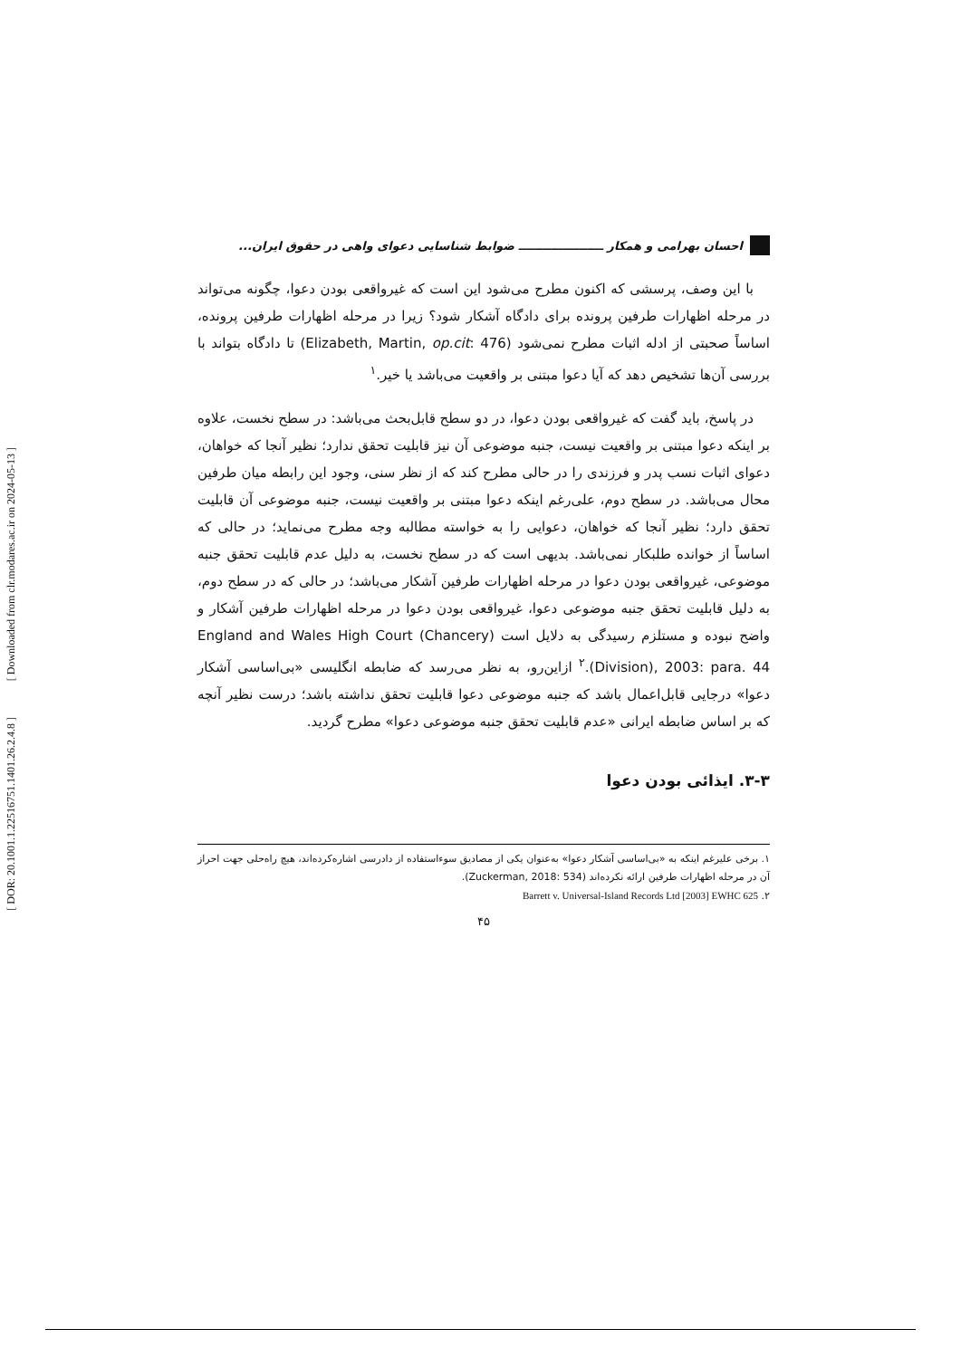[ Downloaded from clr.modares.ac.ir on 2024-05-13 ]
[ DOR: 20.1001.1.22516751.1401.26.2.4.8 ]
احسان بهرامی و همکار ـــــــــــــــــــــ ضوابط شناسایی دعوای واهی در حقوق ایران...
با این وصف، پرسشی که اکنون مطرح می‌شود این است که غیرواقعی بودن دعوا، چگونه می‌تواند در مرحله اظهارات طرفین پرونده برای دادگاه آشکار شود؟ زیرا در مرحله اظهارات طرفین پرونده، اساساً صحبتی از ادله اثبات مطرح نمی‌شود (Elizabeth, Martin, op.cit: 476) تا دادگاه بتواند با بررسی آن‌ها تشخیص دهد که آیا دعوا مبتنی بر واقعیت می‌باشد یا خیر.<sup>۱</sup>
در پاسخ، باید گفت که غیرواقعی بودن دعوا، در دو سطح قابل‌بحث می‌باشد: در سطح نخست، علاوه بر اینکه دعوا مبتنی بر واقعیت نیست، جنبه موضوعی آن نیز قابلیت تحقق ندارد؛ نظیر آنجا که خواهان، دعوای اثبات نسب پدر و فرزندی را در حالی مطرح کند که از نظر سنی، وجود این رابطه میان طرفین محال می‌باشد. در سطح دوم، علی‌رغم اینکه دعوا مبتنی بر واقعیت نیست، جنبه موضوعی آن قابلیت تحقق دارد؛ نظیر آنجا که خواهان، دعوایی را به خواسته مطالبه وجه مطرح می‌نماید؛ در حالی که اساساً از خوانده طلبکار نمی‌باشد. بدیهی است که در سطح نخست، به دلیل عدم قابلیت تحقق جنبه موضوعی، غیرواقعی بودن دعوا در مرحله اظهارات طرفین آشکار می‌باشد؛ در حالی که در سطح دوم، به دلیل قابلیت تحقق جنبه موضوعی دعوا، غیرواقعی بودن دعوا در مرحله اظهارات طرفین آشکار و واضح نبوده و مستلزم رسیدگی به دلایل است (England and Wales High Court (Chancery Division), 2003: para. 44).<sup>۲</sup> ازاین‌رو، به نظر می‌رسد که ضابطه انگلیسی «بی‌اساسی آشکار دعوا» درجایی قابل‌اعمال باشد که جنبه موضوعی دعوا قابلیت تحقق نداشته باشد؛ درست نظیر آنچه که بر اساس ضابطه ایرانی «عدم قابلیت تحقق جنبه موضوعی دعوا» مطرح گردید.
۳-۳. ایذائی بودن دعوا
۱. برخی علیرغم اینکه به «بی‌اساسی آشکار دعوا» به‌عنوان یکی از مصادیق سوءاستفاده از دادرسی اشاره‌کرده‌اند، هیچ راه‌حلی جهت احراز آن در مرحله اظهارات طرفین ارائه نکرده‌اند (Zuckerman, 2018: 534).
۲. Barrett v. Universal-Island Records Ltd [2003] EWHC 625
۴۵